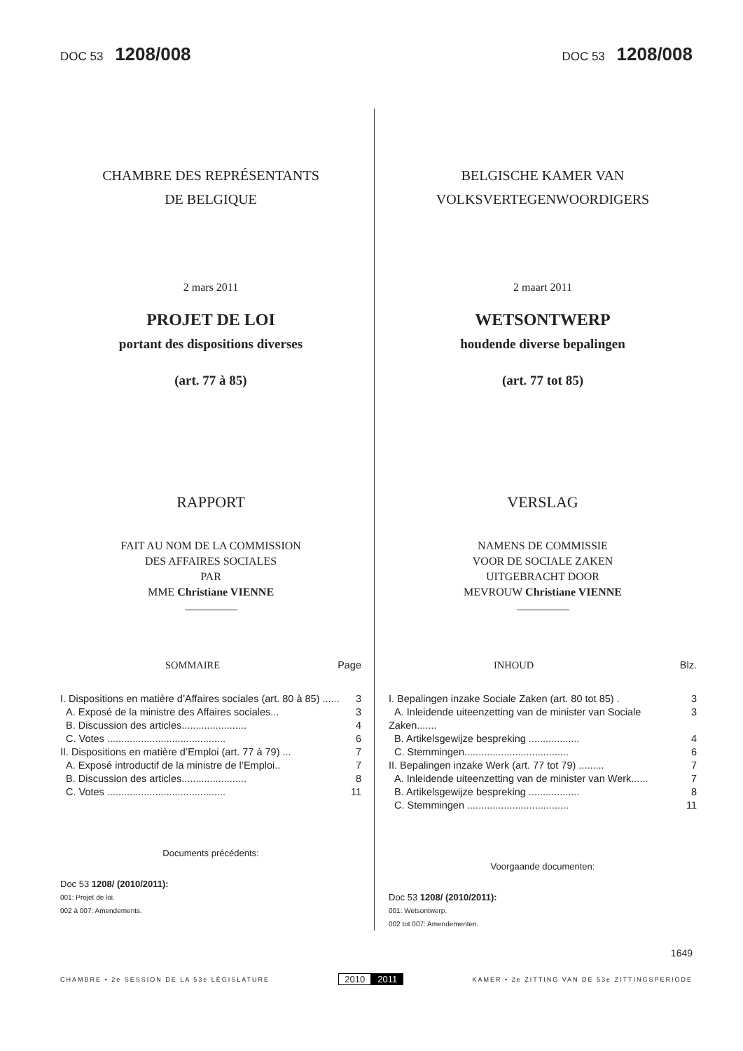DOC 53 1208/008
DOC 53 1208/008
CHAMBRE DES REPRÉSENTANTS
DE BELGIQUE
2 mars 2011
PROJET DE LOI
portant des dispositions diverses
(art. 77 à 85)
RAPPORT
FAIT AU NOM DE LA COMMISSION
DES AFFAIRES SOCIALES
PAR
MME Christiane VIENNE
SOMMAIRE Page
I. Dispositions en matière d’Affaires sociales (art. 80 à 85) ...... 3
A. Exposé de la ministre des Affaires sociales... 3
B. Discussion des articles....................... 4
C. Votes .......................................... 6
II. Dispositions en matière d’Emploi (art. 77 à 79) ... 7
A. Exposé introductif de la ministre de l’Emploi.. 7
B. Discussion des articles....................... 8
C. Votes .......................................... 11
Documents précédents:
Doc 53 1208/ (2010/2011):
001: Projet de loi.
002 à 007: Amendements.
BELGISCHE KAMER VAN
VOLKSVERTEGENWOORDIGERS
2 maart 2011
WETSONTWERP
houdende diverse bepalingen
(art. 77 tot 85)
VERSLAG
NAMENS DE COMMISSIE
VOOR DE SOCIALE ZAKEN
UITGEBRACHT DOOR
MEVROUW Christiane VIENNE
INHOUD Blz.
I. Bepalingen inzake Sociale Zaken (art. 80 tot 85) . 3
A. Inleidende uiteenzetting van de minister van Sociale Zaken....... 3
B. Artikelsgewijze bespreking .................. 4
C. Stemmingen..................................... 6
II. Bepalingen inzake Werk (art. 77 tot 79) ......... 7
A. Inleidende uiteenzetting van de minister van Werk...... 7
B. Artikelsgewijze bespreking .................. 8
C. Stemmingen .................................... 11
Voorgaande documenten:
Doc 53 1208/ (2010/2011):
001: Wetsontwerp.
002 tot 007: Amendementen.
1649
CHAMBRE • 2e SESSION DE LA 53e LÉGISLATURE 2010 2011 KAMER • 2e ZITTING VAN DE 53e ZITTINGSPERIODE